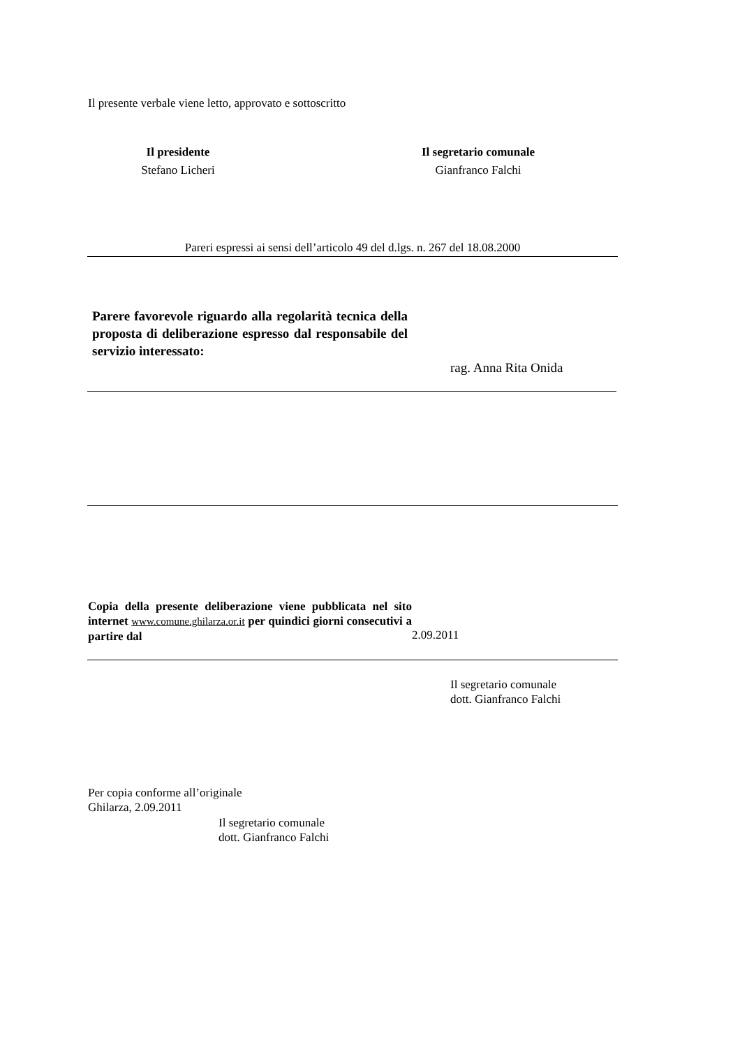Il presente verbale viene letto, approvato e sottoscritto
Il presidente
Stefano Licheri
Il segretario comunale
Gianfranco Falchi
Pareri espressi ai sensi dell’articolo 49 del d.lgs. n. 267 del 18.08.2000
Parere favorevole riguardo alla regolarità tecnica della proposta di deliberazione espresso dal responsabile del servizio interessato:
rag. Anna Rita Onida
Copia della presente deliberazione viene pubblicata nel sito internet www.comune.ghilarza.or.it per quindici giorni consecutivi a partire dal
2.09.2011
Il segretario comunale
dott. Gianfranco Falchi
Per copia conforme all’originale
Ghilarza, 2.09.2011
Il segretario comunale
dott. Gianfranco Falchi